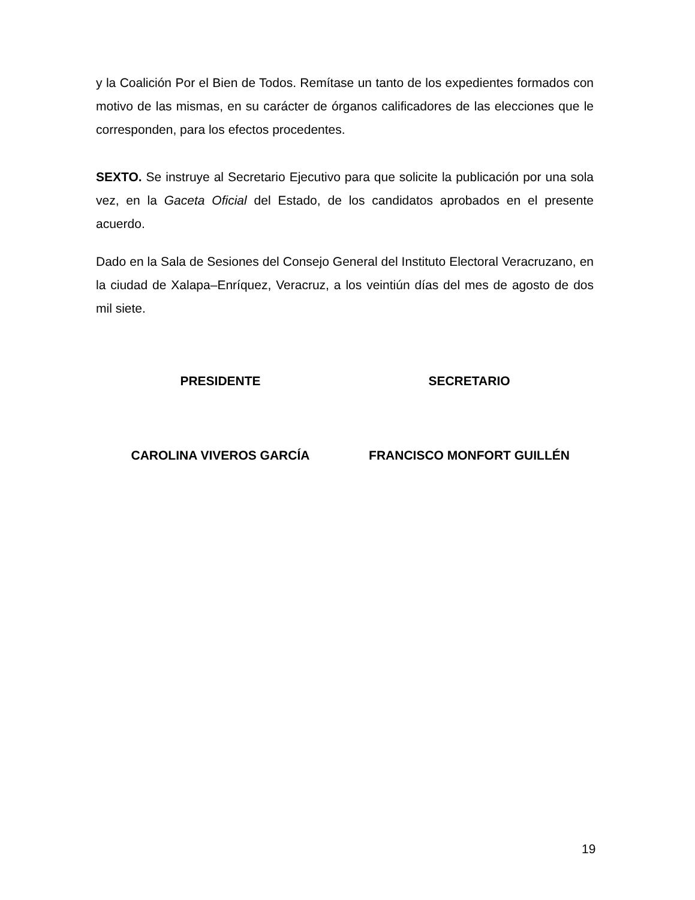y la Coalición Por el Bien de Todos. Remítase un tanto de los expedientes formados con motivo de las mismas, en su carácter de órganos calificadores de las elecciones que le corresponden, para los efectos procedentes.
SEXTO. Se instruye al Secretario Ejecutivo para que solicite la publicación por una sola vez, en la Gaceta Oficial del Estado, de los candidatos aprobados en el presente acuerdo.
Dado en la Sala de Sesiones del Consejo General del Instituto Electoral Veracruzano, en la ciudad de Xalapa–Enríquez, Veracruz, a los veintiún días del mes de agosto de dos mil siete.
PRESIDENTE SECRETARIO
CAROLINA VIVEROS GARCÍA FRANCISCO MONFORT GUILLÉN
19